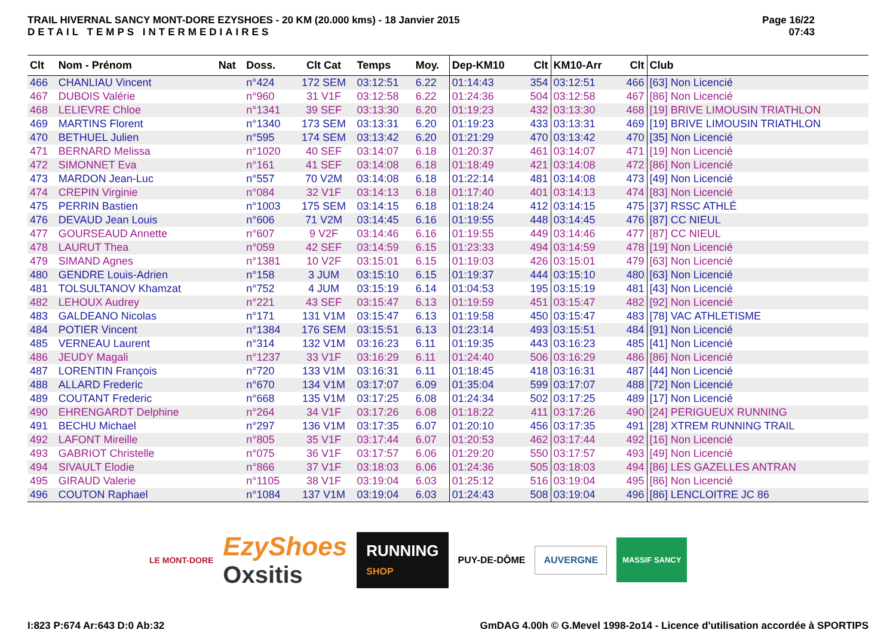TRAIL HIVERNAL SANCY MONT-DORE EZYSHOES - 20 KM (20.000 kms) - 18 Janvier 2015
DETAIL TEMPS INTERMEDIAIRES
Page 16/22
07:43
| Clt | Nom - Prénom | Nat | Doss. | Clt Cat | Temps | Moy. | Dep-KM10 | Clt | KM10-Arr | Clt | Club |
| --- | --- | --- | --- | --- | --- | --- | --- | --- | --- | --- | --- |
| 466 | CHANLIAU Vincent | | n°424 | 172 SEM | 03:12:51 | 6.22 | 01:14:43 | 354 | 03:12:51 | 466 | [63] Non Licencié |
| 467 | DUBOIS Valérie | | n°960 | 31 V1F | 03:12:58 | 6.22 | 01:24:36 | 504 | 03:12:58 | 467 | [86] Non Licencié |
| 468 | LELIEVRE Chloe | | n°1341 | 39 SEF | 03:13:30 | 6.20 | 01:19:23 | 432 | 03:13:30 | 468 | [19] BRIVE LIMOUSIN TRIATHLON |
| 469 | MARTINS Florent | | n°1340 | 173 SEM | 03:13:31 | 6.20 | 01:19:23 | 433 | 03:13:31 | 469 | [19] BRIVE LIMOUSIN TRIATHLON |
| 470 | BETHUEL Julien | | n°595 | 174 SEM | 03:13:42 | 6.20 | 01:21:29 | 470 | 03:13:42 | 470 | [35] Non Licencié |
| 471 | BERNARD Melissa | | n°1020 | 40 SEF | 03:14:07 | 6.18 | 01:20:37 | 461 | 03:14:07 | 471 | [19] Non Licencié |
| 472 | SIMONNET Eva | | n°161 | 41 SEF | 03:14:08 | 6.18 | 01:18:49 | 421 | 03:14:08 | 472 | [86] Non Licencié |
| 473 | MARDON Jean-Luc | | n°557 | 70 V2M | 03:14:08 | 6.18 | 01:22:14 | 481 | 03:14:08 | 473 | [49] Non Licencié |
| 474 | CREPIN Virginie | | n°084 | 32 V1F | 03:14:13 | 6.18 | 01:17:40 | 401 | 03:14:13 | 474 | [83] Non Licencié |
| 475 | PERRIN Bastien | | n°1003 | 175 SEM | 03:14:15 | 6.18 | 01:18:24 | 412 | 03:14:15 | 475 | [37] RSSC ATHLÉ |
| 476 | DEVAUD Jean Louis | | n°606 | 71 V2M | 03:14:45 | 6.16 | 01:19:55 | 448 | 03:14:45 | 476 | [87] CC NIEUL |
| 477 | GOURSEAUD Annette | | n°607 | 9 V2F | 03:14:46 | 6.16 | 01:19:55 | 449 | 03:14:46 | 477 | [87] CC NIEUL |
| 478 | LAURUT Thea | | n°059 | 42 SEF | 03:14:59 | 6.15 | 01:23:33 | 494 | 03:14:59 | 478 | [19] Non Licencié |
| 479 | SIMAND Agnes | | n°1381 | 10 V2F | 03:15:01 | 6.15 | 01:19:03 | 426 | 03:15:01 | 479 | [63] Non Licencié |
| 480 | GENDRE Louis-Adrien | | n°158 | 3 JUM | 03:15:10 | 6.15 | 01:19:37 | 444 | 03:15:10 | 480 | [63] Non Licencié |
| 481 | TOLSULTANOV Khamzat | | n°752 | 4 JUM | 03:15:19 | 6.14 | 01:04:53 | 195 | 03:15:19 | 481 | [43] Non Licencié |
| 482 | LEHOUX Audrey | | n°221 | 43 SEF | 03:15:47 | 6.13 | 01:19:59 | 451 | 03:15:47 | 482 | [92] Non Licencié |
| 483 | GALDEANO Nicolas | | n°171 | 131 V1M | 03:15:47 | 6.13 | 01:19:58 | 450 | 03:15:47 | 483 | [78] VAC ATHLETISME |
| 484 | POTIER Vincent | | n°1384 | 176 SEM | 03:15:51 | 6.13 | 01:23:14 | 493 | 03:15:51 | 484 | [91] Non Licencié |
| 485 | VERNEAU Laurent | | n°314 | 132 V1M | 03:16:23 | 6.11 | 01:19:35 | 443 | 03:16:23 | 485 | [41] Non Licencié |
| 486 | JEUDY Magali | | n°1237 | 33 V1F | 03:16:29 | 6.11 | 01:24:40 | 506 | 03:16:29 | 486 | [86] Non Licencié |
| 487 | LORENTIN François | | n°720 | 133 V1M | 03:16:31 | 6.11 | 01:18:45 | 418 | 03:16:31 | 487 | [44] Non Licencié |
| 488 | ALLARD Frederic | | n°670 | 134 V1M | 03:17:07 | 6.09 | 01:35:04 | 599 | 03:17:07 | 488 | [72] Non Licencié |
| 489 | COUTANT Frederic | | n°668 | 135 V1M | 03:17:25 | 6.08 | 01:24:34 | 502 | 03:17:25 | 489 | [17] Non Licencié |
| 490 | EHRENGARDT Delphine | | n°264 | 34 V1F | 03:17:26 | 6.08 | 01:18:22 | 411 | 03:17:26 | 490 | [24] PERIGUEUX RUNNING |
| 491 | BECHU Michael | | n°297 | 136 V1M | 03:17:35 | 6.07 | 01:20:10 | 456 | 03:17:35 | 491 | [28] XTREM RUNNING TRAIL |
| 492 | LAFONT Mireille | | n°805 | 35 V1F | 03:17:44 | 6.07 | 01:20:53 | 462 | 03:17:44 | 492 | [16] Non Licencié |
| 493 | GABRIOT Christelle | | n°075 | 36 V1F | 03:17:57 | 6.06 | 01:29:20 | 550 | 03:17:57 | 493 | [49] Non Licencié |
| 494 | SIVAULT Elodie | | n°866 | 37 V1F | 03:18:03 | 6.06 | 01:24:36 | 505 | 03:18:03 | 494 | [86] LES GAZELLES ANTRAN |
| 495 | GIRAUD Valerie | | n°1105 | 38 V1F | 03:19:04 | 6.03 | 01:25:12 | 516 | 03:19:04 | 495 | [86] Non Licencié |
| 496 | COUTON Raphael | | n°1084 | 137 V1M | 03:19:04 | 6.03 | 01:24:43 | 508 | 03:19:04 | 496 | [86] LENCLOITRE JC 86 |
LE MONT-DORE
EzyShoes
Oxsitis
RUNNING
SHOP
PUY-DE-DÔME
AUVERGNE
MASSIF SANCY
I:823 P:674 Ar:643 D:0 Ab:32 GmDAG 4.00h © G.Mevel 1998-2o14 - Licence d'utilisation accordée à SPORTIPS